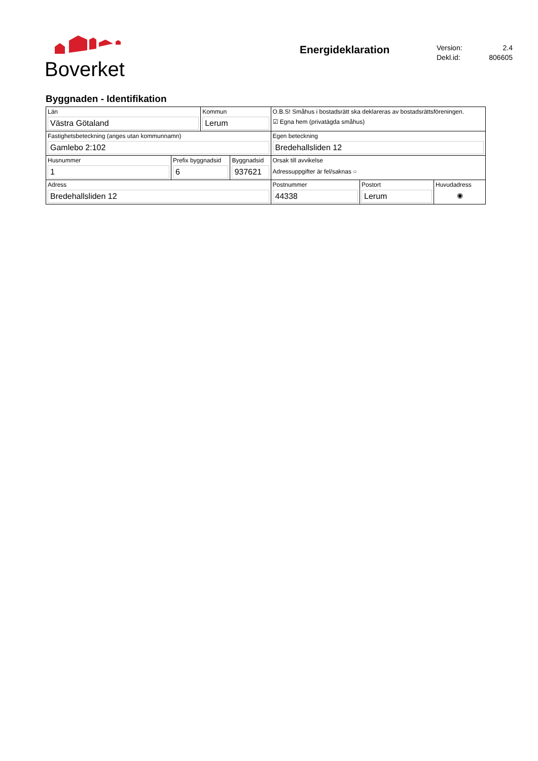Boverket
Energideklaration
Version: 2.4
Dekl.id: 806605
Byggnaden - Identifikation
| Län Västra Götaland | | Kommun Lerum | | O.B.S! Småhus i bostadsrätt ska deklareras av bostadsrättsföreningen. ☑ Egna hem (privatägda småhus) | | |
| Fastighetsbeteckning (anges utan kommunnamn) Gamlebo 2:102 | | | | Egen beteckning Bredehallsliden 12 | | |
| Husnummer 1 | Prefix byggnadsid 6 | | Byggnadsid 937621 | Orsak till avvikelse Adressuppgifter är fel/saknas ○ | | |
| Adress Bredehallsliden 12 | | | | Postnummer 44338 | Postort Lerum | Huvudadress ◉ |